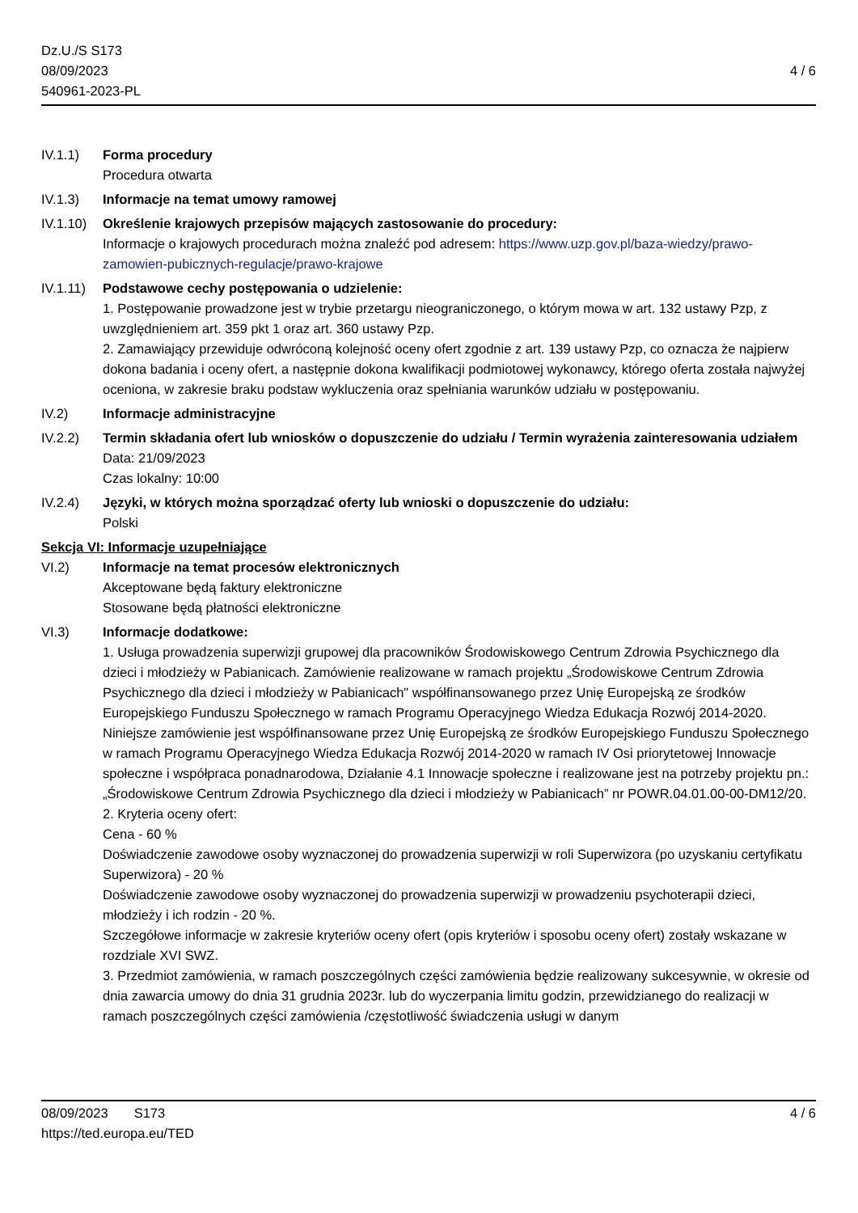Dz.U./S S173
08/09/2023
540961-2023-PL
4 / 6
IV.1.1) Forma procedury
Procedura otwarta
IV.1.3) Informacje na temat umowy ramowej
IV.1.10)
Określenie krajowych przepisów mających zastosowanie do procedury:
Informacje o krajowych procedurach można znaleźć pod adresem: https://www.uzp.gov.pl/baza-wiedzy/prawo-zamowien-pubicznych-regulacje/prawo-krajowe
IV.1.11)
Podstawowe cechy postępowania o udzielenie:
1. Postępowanie prowadzone jest w trybie przetargu nieograniczonego, o którym mowa w art. 132 ustawy Pzp, z uwzględnieniem art. 359 pkt 1 oraz art. 360 ustawy Pzp.
2. Zamawiający przewiduje odwróconą kolejność oceny ofert zgodnie z art. 139 ustawy Pzp, co oznacza że najpierw dokona badania i oceny ofert, a następnie dokona kwalifikacji podmiotowej wykonawcy, którego oferta została najwyżej oceniona, w zakresie braku podstaw wykluczenia oraz spełniania warunków udziału w postępowaniu.
IV.2) Informacje administracyjne
IV.2.2) Termin składania ofert lub wniosków o dopuszczenie do udziału / Termin wyrażenia zainteresowania udziałem
Data: 21/09/2023
Czas lokalny: 10:00
IV.2.4) Języki, w których można sporządzać oferty lub wnioski o dopuszczenie do udziału:
Polski
Sekcja VI: Informacje uzupełniające
VI.2) Informacje na temat procesów elektronicznych
Akceptowane będą faktury elektroniczne
Stosowane będą płatności elektroniczne
VI.3) Informacje dodatkowe:
1. Usługa prowadzenia superwizji grupowej dla pracowników Środowiskowego Centrum Zdrowia Psychicznego dla dzieci i młodzieży w Pabianicach. Zamówienie realizowane w ramach projektu „Środowiskowe Centrum Zdrowia Psychicznego dla dzieci i młodzieży w Pabianicach" współfinansowanego przez Unię Europejską ze środków Europejskiego Funduszu Społecznego w ramach Programu Operacyjnego Wiedza Edukacja Rozwój 2014-2020. Niniejsze zamówienie jest współfinansowane przez Unię Europejską ze środków Europejskiego Funduszu Społecznego w ramach Programu Operacyjnego Wiedza Edukacja Rozwój 2014-2020 w ramach IV Osi priorytetowej Innowacje społeczne i współpraca ponadnarodowa, Działanie 4.1 Innowacje społeczne i realizowane jest na potrzeby projektu pn.: „Środowiskowe Centrum Zdrowia Psychicznego dla dzieci i młodzieży w Pabianicach” nr POWR.04.01.00-00-DM12/20.
2. Kryteria oceny ofert:
Cena - 60 %
Doświadczenie zawodowe osoby wyznaczonej do prowadzenia superwizji w roli Superwizora (po uzyskaniu certyfikatu Superwizora) - 20 %
Doświadczenie zawodowe osoby wyznaczonej do prowadzenia superwizji w prowadzeniu psychoterapii dzieci, młodzieży i ich rodzin - 20 %.
Szczegółowe informacje w zakresie kryteriów oceny ofert (opis kryteriów i sposobu oceny ofert) zostały wskazane w rozdziale XVI SWZ.
3. Przedmiot zamówienia, w ramach poszczególnych części zamówienia będzie realizowany sukcesywnie, w okresie od dnia zawarcia umowy do dnia 31 grudnia 2023r. lub do wyczerpania limitu godzin, przewidzianego do realizacji w ramach poszczególnych części zamówienia /częstotliwość świadczenia usługi w danym
08/09/2023 S173
https://ted.europa.eu/TED
4 / 6